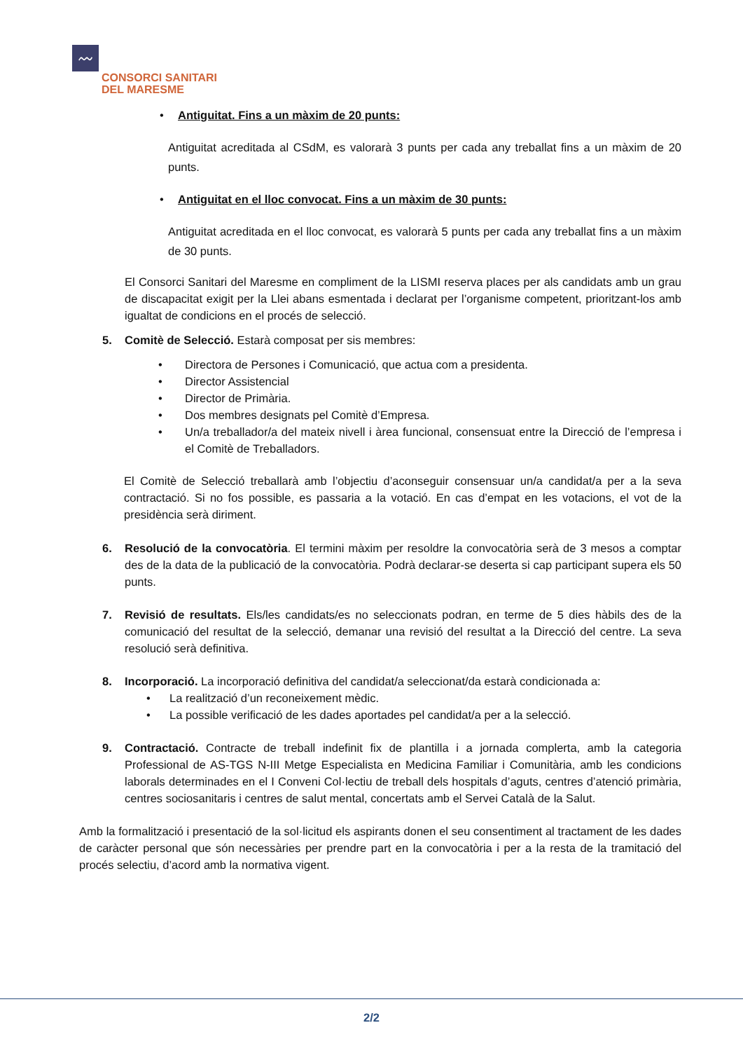〰
CONSORCI SANITARI
DEL MARESME
• Antiguitat. Fins a un màxim de 20 punts:
Antiguitat acreditada al CSdM, es valorarà 3 punts per cada any treballat fins a un màxim de 20 punts.
• Antiguitat en el lloc convocat. Fins a un màxim de 30 punts:
Antiguitat acreditada en el lloc convocat, es valorarà 5 punts per cada any treballat fins a un màxim de 30 punts.
El Consorci Sanitari del Maresme en compliment de la LISMI reserva places per als candidats amb un grau de discapacitat exigit per la Llei abans esmentada i declarat per l’organisme competent, prioritzant-los amb igualtat de condicions en el procés de selecció.
5. Comitè de Selecció. Estarà composat per sis membres:
• Directora de Persones i Comunicació, que actua com a presidenta.
• Director Assistencial
• Director de Primària.
• Dos membres designats pel Comitè d’Empresa.
• Un/a treballador/a del mateix nivell i àrea funcional, consensuat entre la Direcció de l’empresa i el Comitè de Treballadors.
El Comitè de Selecció treballarà amb l’objectiu d’aconseguir consensuar un/a candidat/a per a la seva contractació. Si no fos possible, es passaria a la votació. En cas d’empat en les votacions, el vot de la presidència serà diriment.
6. Resolució de la convocatòria. El termini màxim per resoldre la convocatòria serà de 3 mesos a comptar des de la data de la publicació de la convocatòria. Podrà declarar-se deserta si cap participant supera els 50 punts.
7. Revisió de resultats. Els/les candidats/es no seleccionats podran, en terme de 5 dies hàbils des de la comunicació del resultat de la selecció, demanar una revisió del resultat a la Direcció del centre. La seva resolució serà definitiva.
8. Incorporació. La incorporació definitiva del candidat/a seleccionat/da estarà condicionada a:
• La realització d’un reconeixement mèdic.
• La possible verificació de les dades aportades pel candidat/a per a la selecció.
9. Contractació. Contracte de treball indefinit fix de plantilla i a jornada complerta, amb la categoria Professional de AS-TGS N-III Metge Especialista en Medicina Familiar i Comunitària, amb les condicions laborals determinades en el I Conveni Col·lectiu de treball dels hospitals d’aguts, centres d’atenció primària, centres sociosanitaris i centres de salut mental, concertats amb el Servei Català de la Salut.
Amb la formalització i presentació de la sol·licitud els aspirants donen el seu consentiment al tractament de les dades de caràcter personal que són necessàries per prendre part en la convocatòria i per a la resta de la tramitació del procés selectiu, d’acord amb la normativa vigent.
2/2